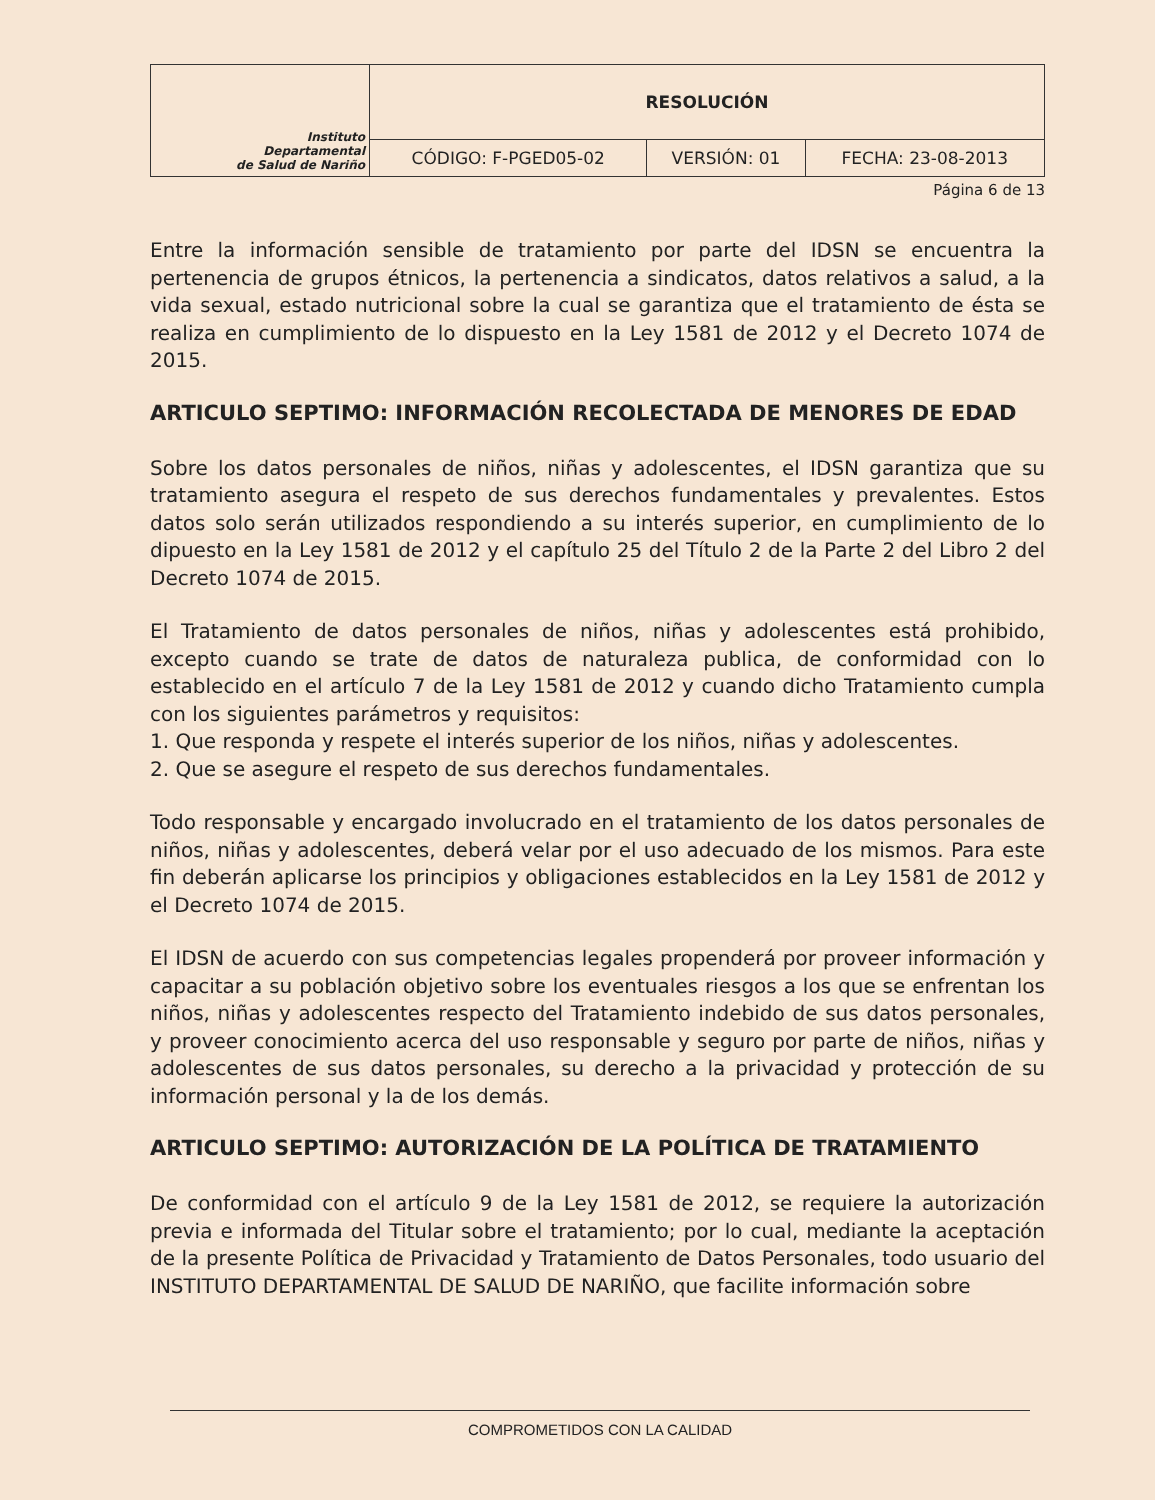| Instituto Departamental de Salud de Nariño | RESOLUCIÓN | | |
| | CÓDIGO: F-PGED05-02 | VERSIÓN: 01 | FECHA: 23-08-2013 |
Página 6 de 13
Entre la información sensible de tratamiento por parte del IDSN se encuentra la pertenencia de grupos étnicos, la pertenencia a sindicatos, datos relativos a salud, a la vida sexual, estado nutricional sobre la cual se garantiza que el tratamiento de ésta se realiza en cumplimiento de lo dispuesto en la Ley 1581 de 2012 y el Decreto 1074 de 2015.
ARTICULO SEPTIMO: INFORMACIÓN RECOLECTADA DE MENORES DE EDAD
Sobre los datos personales de niños, niñas y adolescentes, el IDSN garantiza que su tratamiento asegura el respeto de sus derechos fundamentales y prevalentes. Estos datos solo serán utilizados respondiendo a su interés superior, en cumplimiento de lo dipuesto en la Ley 1581 de 2012 y el capítulo 25 del Título 2 de la Parte 2 del Libro 2 del Decreto 1074 de 2015.
El Tratamiento de datos personales de niños, niñas y adolescentes está prohibido, excepto cuando se trate de datos de naturaleza publica, de conformidad con lo establecido en el artículo 7 de la Ley 1581 de 2012 y cuando dicho Tratamiento cumpla con los siguientes parámetros y requisitos:
1. Que responda y respete el interés superior de los niños, niñas y adolescentes.
2. Que se asegure el respeto de sus derechos fundamentales.
Todo responsable y encargado involucrado en el tratamiento de los datos personales de niños, niñas y adolescentes, deberá velar por el uso adecuado de los mismos. Para este fin deberán aplicarse los principios y obligaciones establecidos en la Ley 1581 de 2012 y el Decreto 1074 de 2015.
El IDSN de acuerdo con sus competencias legales propenderá por proveer información y capacitar a su población objetivo sobre los eventuales riesgos a los que se enfrentan los niños, niñas y adolescentes respecto del Tratamiento indebido de sus datos personales, y proveer conocimiento acerca del uso responsable y seguro por parte de niños, niñas y adolescentes de sus datos personales, su derecho a la privacidad y protección de su información personal y la de los demás.
ARTICULO SEPTIMO: AUTORIZACIÓN DE LA POLÍTICA DE TRATAMIENTO
De conformidad con el artículo 9 de la Ley 1581 de 2012, se requiere la autorización previa e informada del Titular sobre el tratamiento; por lo cual, mediante la aceptación de la presente Política de Privacidad y Tratamiento de Datos Personales, todo usuario del INSTITUTO DEPARTAMENTAL DE SALUD DE NARIÑO, que facilite información sobre
COMPROMETIDOS CON LA CALIDAD